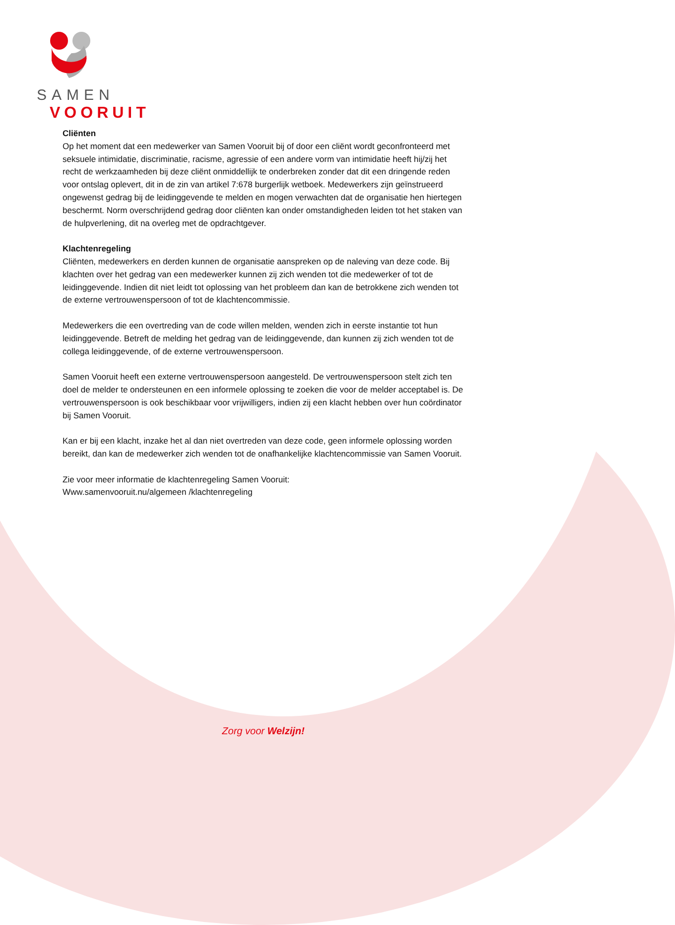SAMEN
VOORUIT
Cliënten
Op het moment dat een medewerker van Samen Vooruit bij of door een cliënt wordt geconfronteerd met seksuele intimidatie, discriminatie, racisme, agressie of een andere vorm van intimidatie heeft hij/zij het recht de werkzaamheden bij deze cliënt onmiddellijk te onderbreken zonder dat dit een dringende reden voor ontslag oplevert, dit in de zin van artikel 7:678 burgerlijk wetboek. Medewerkers zijn geïnstrueerd ongewenst gedrag bij de leidinggevende te melden en mogen verwachten dat de organisatie hen hiertegen beschermt. Norm overschrijdend gedrag door cliënten kan onder omstandigheden leiden tot het staken van de hulpverlening, dit na overleg met de opdrachtgever.
Klachtenregeling
Cliënten, medewerkers en derden kunnen de organisatie aanspreken op de naleving van deze code. Bij klachten over het gedrag van een medewerker kunnen zij zich wenden tot die medewerker of tot de leidinggevende. Indien dit niet leidt tot oplossing van het probleem dan kan de betrokkene zich wenden tot de externe vertrouwenspersoon of tot de klachtencommissie.
Medewerkers die een overtreding van de code willen melden, wenden zich in eerste instantie tot hun leidinggevende. Betreft de melding het gedrag van de leidinggevende, dan kunnen zij zich wenden tot de collega leidinggevende, of de externe vertrouwenspersoon.
Samen Vooruit heeft een externe vertrouwenspersoon aangesteld. De vertrouwenspersoon stelt zich ten doel de melder te ondersteunen en een informele oplossing te zoeken die voor de melder acceptabel is. De vertrouwenspersoon is ook beschikbaar voor vrijwilligers, indien zij een klacht hebben over hun coördinator bij Samen Vooruit.
Kan er bij een klacht, inzake het al dan niet overtreden van deze code, geen informele oplossing worden bereikt, dan kan de medewerker zich wenden tot de onafhankelijke klachtencommissie van Samen Vooruit.
Zie voor meer informatie de klachtenregeling Samen Vooruit:
Www.samenvooruit.nu/algemeen /klachtenregeling
Zorg voor Welzijn!